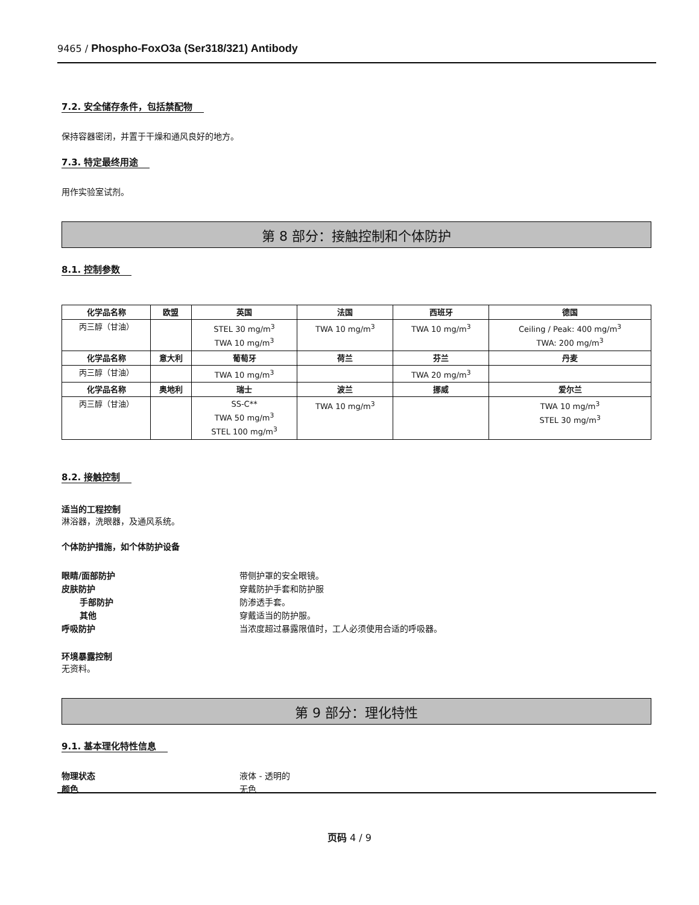9465 / Phospho-FoxO3a (Ser318/321) Antibody
7.2. 安全储存条件，包括禁配物
保持容器密闭，并置于干燥和通风良好的地方。
7.3. 特定最终用途
用作实验室试剂。
第 8 部分：接触控制和个体防护
8.1. 控制参数
| 化学品名称 | 欧盟 | 英国 | 法国 | 西班牙 | 德国 |
| --- | --- | --- | --- | --- | --- |
| 丙三醇（甘油） | | STEL 30 mg/m<sup>3</sup> TWA 10 mg/m<sup>3</sup> | TWA 10 mg/m<sup>3</sup> | TWA 10 mg/m<sup>3</sup> | Ceiling / Peak: 400 mg/m<sup>3</sup> TWA: 200 mg/m<sup>3</sup> |
| 化学品名称 | 意大利 | 葡萄牙 | 荷兰 | 芬兰 | 丹麦 |
| 丙三醇（甘油） | | TWA 10 mg/m<sup>3</sup> | | TWA 20 mg/m<sup>3</sup> | |
| 化学品名称 | 奥地利 | 瑞士 | 波兰 | 挪威 | 爱尔兰 |
| 丙三醇（甘油） | | SS-C** TWA 50 mg/m<sup>3</sup> STEL 100 mg/m<sup>3</sup> | TWA 10 mg/m<sup>3</sup> | | TWA 10 mg/m<sup>3</sup> STEL 30 mg/m<sup>3</sup> |
8.2. 接触控制
适当的工程控制
淋浴器，洗眼器，及通风系统。
个体防护措施，如个体防护设备
眼睛/面部防护 带侧护罩的安全眼镜。
皮肤防护 穿戴防护手套和防护服
手部防护 防渗透手套。
其他 穿戴适当的防护服。
呼吸防护 当浓度超过暴露限值时，工人必须使用合适的呼吸器。
环境暴露控制
无资料。
第 9 部分：理化特性
9.1. 基本理化特性信息
物理状态 液体 - 透明的
颜色 无色
页码 4 / 9